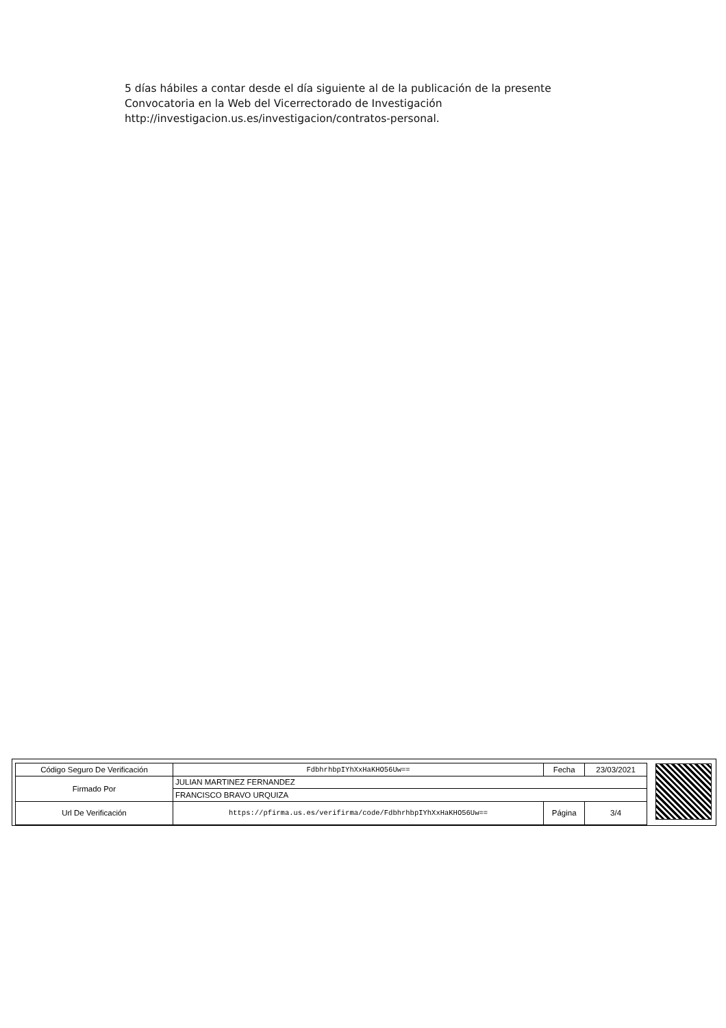5 días hábiles a contar desde el día siguiente al de la publicación de la presente Convocatoria en la Web del Vicerrectorado de Investigación http://investigacion.us.es/investigacion/contratos-personal.
| Código Seguro De Verificación | FdbhrhbpIYhXxHaKHO56Uw== | Fecha | 23/03/2021 |
| Firmado Por | JULIAN MARTINEZ FERNANDEZ | | |
| | FRANCISCO BRAVO URQUIZA | | |
| Url De Verificación | https://pfirma.us.es/verifirma/code/FdbhrhbpIYhXxHaKHO56Uw== | Página | 3/4 |